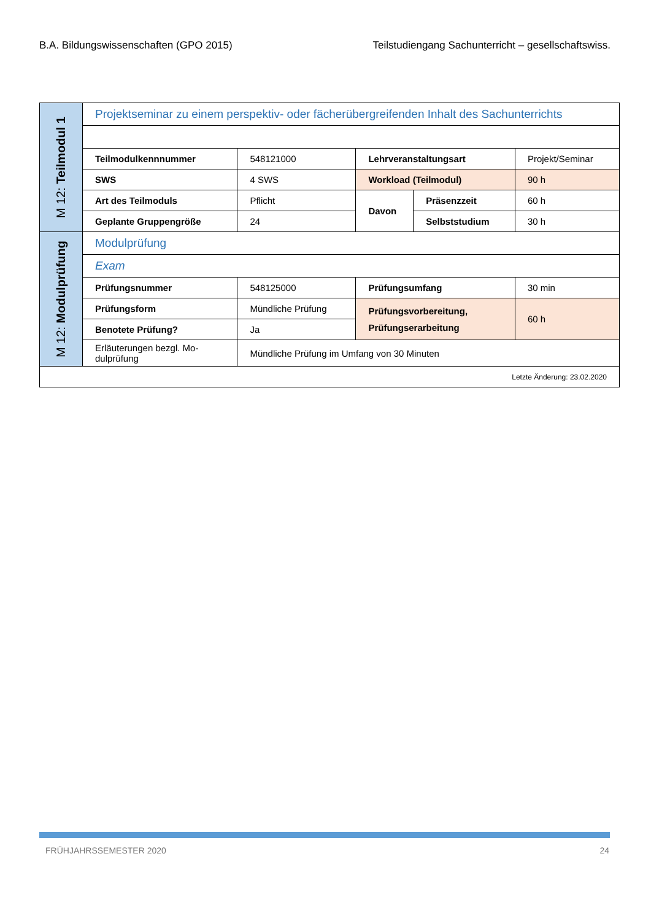B.A. Bildungswissenschaften (GPO 2015) Teilstudiengang Sachunterricht – gesellschaftswiss.
| M 12: Teilmodul 1 | Projektseminar zu einem perspektiv- oder fächerübergreifenden Inhalt des Sachunterrichts | | | | |
| | Teilmodulkennnummer | 548121000 | Lehrveranstaltungsart | | Projekt/Seminar |
| | SWS | 4 SWS | Workload (Teilmodul) | | 90 h |
| | Art des Teilmoduls | Pflicht | Davon | Präsenzzeit | 60 h |
| | Geplante Gruppengröße | 24 | | Selbststudium | 30 h |
| M 12: Modulprüfung | Modulprüfung | | | | |
| | Exam | | | | |
| | Prüfungsnummer | 548125000 | Prüfungsumfang | | 30 min |
| | Prüfungsform | Mündliche Prüfung | Prüfungsvorbereitung, Prüfungserarbeitung | | 60 h |
| | Benotete Prüfung? | Ja | | | |
| | Erläuterungen bezgl. Mo- dulprüfung | Mündliche Prüfung im Umfang von 30 Minuten | | | |
| Letzte Änderung: 23.02.2020 | | | | | |
FRÜHJAHRSSEMESTER 2020 24